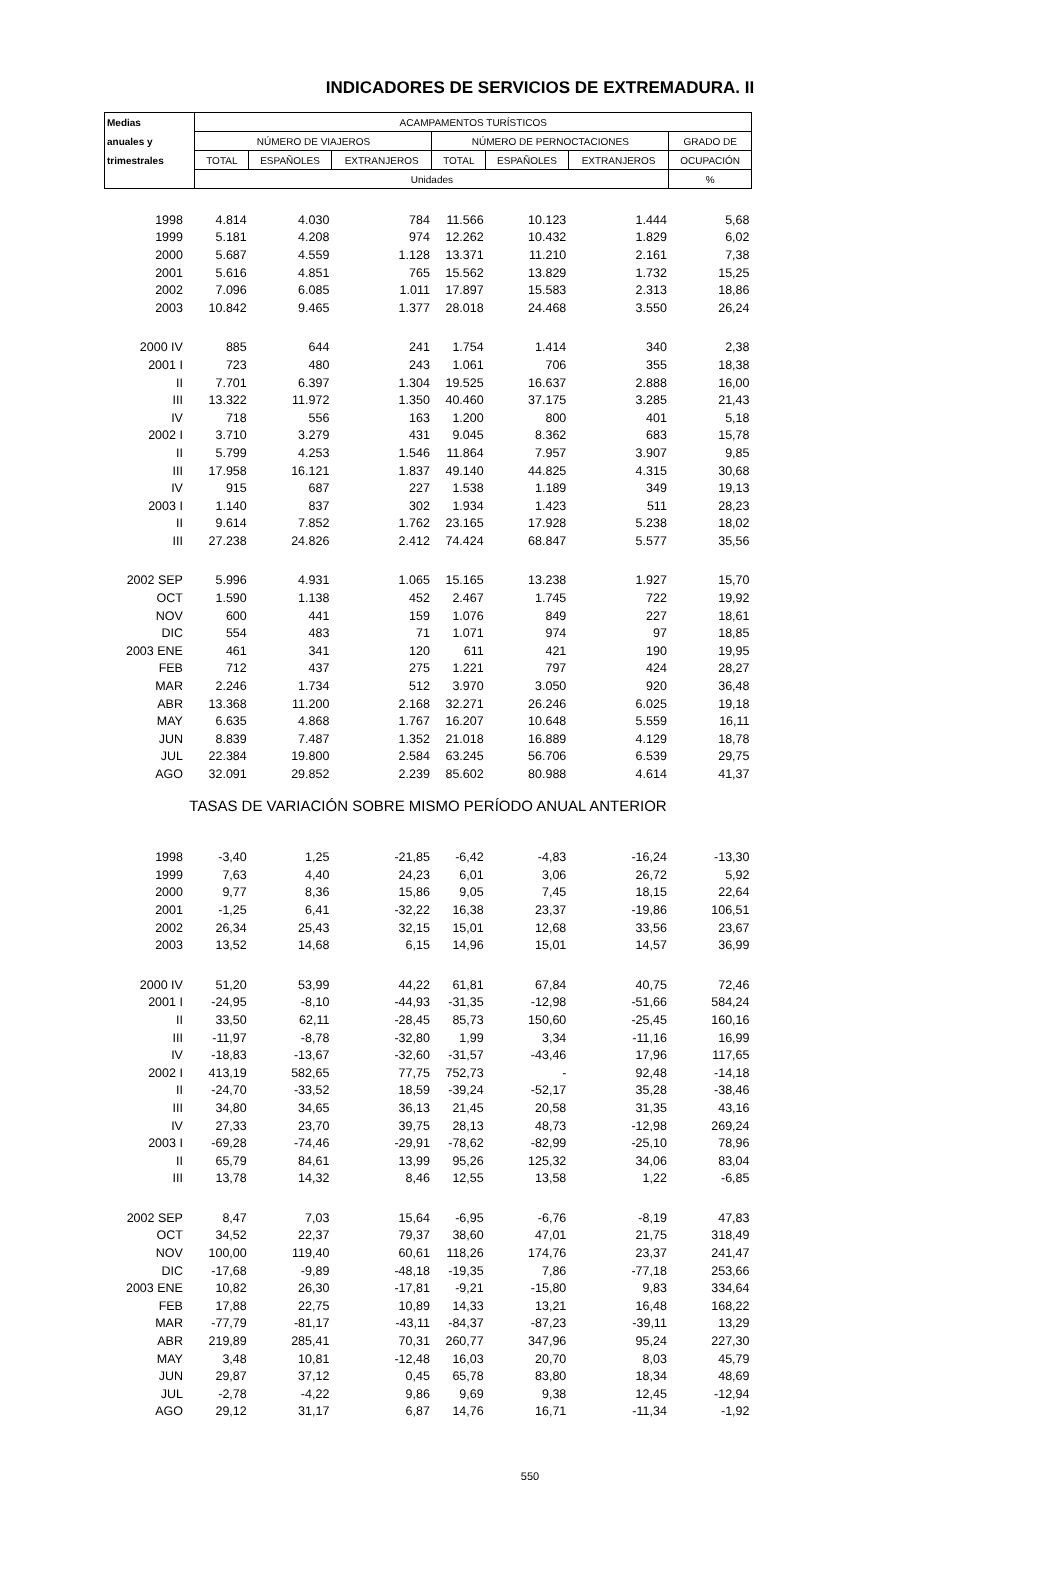INDICADORES DE SERVICIOS DE EXTREMADURA. II
| Medias | ACAMPAMENTOS TURÍSTICOS | | | | | | |
| --- | --- | --- | --- | --- | --- | --- | --- |
| anuales y | NÚMERO DE VIAJEROS | | | NÚMERO DE PERNOCTACIONES | | | GRADO DE |
| trimestrales | TOTAL | ESPAÑOLES | EXTRANJEROS | TOTAL | ESPAÑOLES | EXTRANJEROS | OCUPACIÓN |
| | Unidades | | | | | | % |
| 1998 | 4.814 | 4.030 | 784 | 11.566 | 10.123 | 1.444 | 5,68 |
| 1999 | 5.181 | 4.208 | 974 | 12.262 | 10.432 | 1.829 | 6,02 |
| 2000 | 5.687 | 4.559 | 1.128 | 13.371 | 11.210 | 2.161 | 7,38 |
| 2001 | 5.616 | 4.851 | 765 | 15.562 | 13.829 | 1.732 | 15,25 |
| 2002 | 7.096 | 6.085 | 1.011 | 17.897 | 15.583 | 2.313 | 18,86 |
| 2003 | 10.842 | 9.465 | 1.377 | 28.018 | 24.468 | 3.550 | 26,24 |
| 2000 IV | 885 | 644 | 241 | 1.754 | 1.414 | 340 | 2,38 |
| 2001 I | 723 | 480 | 243 | 1.061 | 706 | 355 | 18,38 |
| II | 7.701 | 6.397 | 1.304 | 19.525 | 16.637 | 2.888 | 16,00 |
| III | 13.322 | 11.972 | 1.350 | 40.460 | 37.175 | 3.285 | 21,43 |
| IV | 718 | 556 | 163 | 1.200 | 800 | 401 | 5,18 |
| 2002 I | 3.710 | 3.279 | 431 | 9.045 | 8.362 | 683 | 15,78 |
| II | 5.799 | 4.253 | 1.546 | 11.864 | 7.957 | 3.907 | 9,85 |
| III | 17.958 | 16.121 | 1.837 | 49.140 | 44.825 | 4.315 | 30,68 |
| IV | 915 | 687 | 227 | 1.538 | 1.189 | 349 | 19,13 |
| 2003 I | 1.140 | 837 | 302 | 1.934 | 1.423 | 511 | 28,23 |
| II | 9.614 | 7.852 | 1.762 | 23.165 | 17.928 | 5.238 | 18,02 |
| III | 27.238 | 24.826 | 2.412 | 74.424 | 68.847 | 5.577 | 35,56 |
| 2002 SEP | 5.996 | 4.931 | 1.065 | 15.165 | 13.238 | 1.927 | 15,70 |
| OCT | 1.590 | 1.138 | 452 | 2.467 | 1.745 | 722 | 19,92 |
| NOV | 600 | 441 | 159 | 1.076 | 849 | 227 | 18,61 |
| DIC | 554 | 483 | 71 | 1.071 | 974 | 97 | 18,85 |
| 2003 ENE | 461 | 341 | 120 | 611 | 421 | 190 | 19,95 |
| FEB | 712 | 437 | 275 | 1.221 | 797 | 424 | 28,27 |
| MAR | 2.246 | 1.734 | 512 | 3.970 | 3.050 | 920 | 36,48 |
| ABR | 13.368 | 11.200 | 2.168 | 32.271 | 26.246 | 6.025 | 19,18 |
| MAY | 6.635 | 4.868 | 1.767 | 16.207 | 10.648 | 5.559 | 16,11 |
| JUN | 8.839 | 7.487 | 1.352 | 21.018 | 16.889 | 4.129 | 18,78 |
| JUL | 22.384 | 19.800 | 2.584 | 63.245 | 56.706 | 6.539 | 29,75 |
| AGO | 32.091 | 29.852 | 2.239 | 85.602 | 80.988 | 4.614 | 41,37 |
| TASAS DE VARIACIÓN SOBRE MISMO PERÍODO ANUAL ANTERIOR | | | | | | | |
| 1998 | -3,40 | 1,25 | -21,85 | -6,42 | -4,83 | -16,24 | -13,30 |
| 1999 | 7,63 | 4,40 | 24,23 | 6,01 | 3,06 | 26,72 | 5,92 |
| 2000 | 9,77 | 8,36 | 15,86 | 9,05 | 7,45 | 18,15 | 22,64 |
| 2001 | -1,25 | 6,41 | -32,22 | 16,38 | 23,37 | -19,86 | 106,51 |
| 2002 | 26,34 | 25,43 | 32,15 | 15,01 | 12,68 | 33,56 | 23,67 |
| 2003 | 13,52 | 14,68 | 6,15 | 14,96 | 15,01 | 14,57 | 36,99 |
| 2000 IV | 51,20 | 53,99 | 44,22 | 61,81 | 67,84 | 40,75 | 72,46 |
| 2001 I | -24,95 | -8,10 | -44,93 | -31,35 | -12,98 | -51,66 | 584,24 |
| II | 33,50 | 62,11 | -28,45 | 85,73 | 150,60 | -25,45 | 160,16 |
| III | -11,97 | -8,78 | -32,80 | 1,99 | 3,34 | -11,16 | 16,99 |
| IV | -18,83 | -13,67 | -32,60 | -31,57 | -43,46 | 17,96 | 117,65 |
| 2002 I | 413,19 | 582,65 | 77,75 | 752,73 | - | 92,48 | -14,18 |
| II | -24,70 | -33,52 | 18,59 | -39,24 | -52,17 | 35,28 | -38,46 |
| III | 34,80 | 34,65 | 36,13 | 21,45 | 20,58 | 31,35 | 43,16 |
| IV | 27,33 | 23,70 | 39,75 | 28,13 | 48,73 | -12,98 | 269,24 |
| 2003 I | -69,28 | -74,46 | -29,91 | -78,62 | -82,99 | -25,10 | 78,96 |
| II | 65,79 | 84,61 | 13,99 | 95,26 | 125,32 | 34,06 | 83,04 |
| III | 13,78 | 14,32 | 8,46 | 12,55 | 13,58 | 1,22 | -6,85 |
| 2002 SEP | 8,47 | 7,03 | 15,64 | -6,95 | -6,76 | -8,19 | 47,83 |
| OCT | 34,52 | 22,37 | 79,37 | 38,60 | 47,01 | 21,75 | 318,49 |
| NOV | 100,00 | 119,40 | 60,61 | 118,26 | 174,76 | 23,37 | 241,47 |
| DIC | -17,68 | -9,89 | -48,18 | -19,35 | 7,86 | -77,18 | 253,66 |
| 2003 ENE | 10,82 | 26,30 | -17,81 | -9,21 | -15,80 | 9,83 | 334,64 |
| FEB | 17,88 | 22,75 | 10,89 | 14,33 | 13,21 | 16,48 | 168,22 |
| MAR | -77,79 | -81,17 | -43,11 | -84,37 | -87,23 | -39,11 | 13,29 |
| ABR | 219,89 | 285,41 | 70,31 | 260,77 | 347,96 | 95,24 | 227,30 |
| MAY | 3,48 | 10,81 | -12,48 | 16,03 | 20,70 | 8,03 | 45,79 |
| JUN | 29,87 | 37,12 | 0,45 | 65,78 | 83,80 | 18,34 | 48,69 |
| JUL | -2,78 | -4,22 | 9,86 | 9,69 | 9,38 | 12,45 | -12,94 |
| AGO | 29,12 | 31,17 | 6,87 | 14,76 | 16,71 | -11,34 | -1,92 |
550